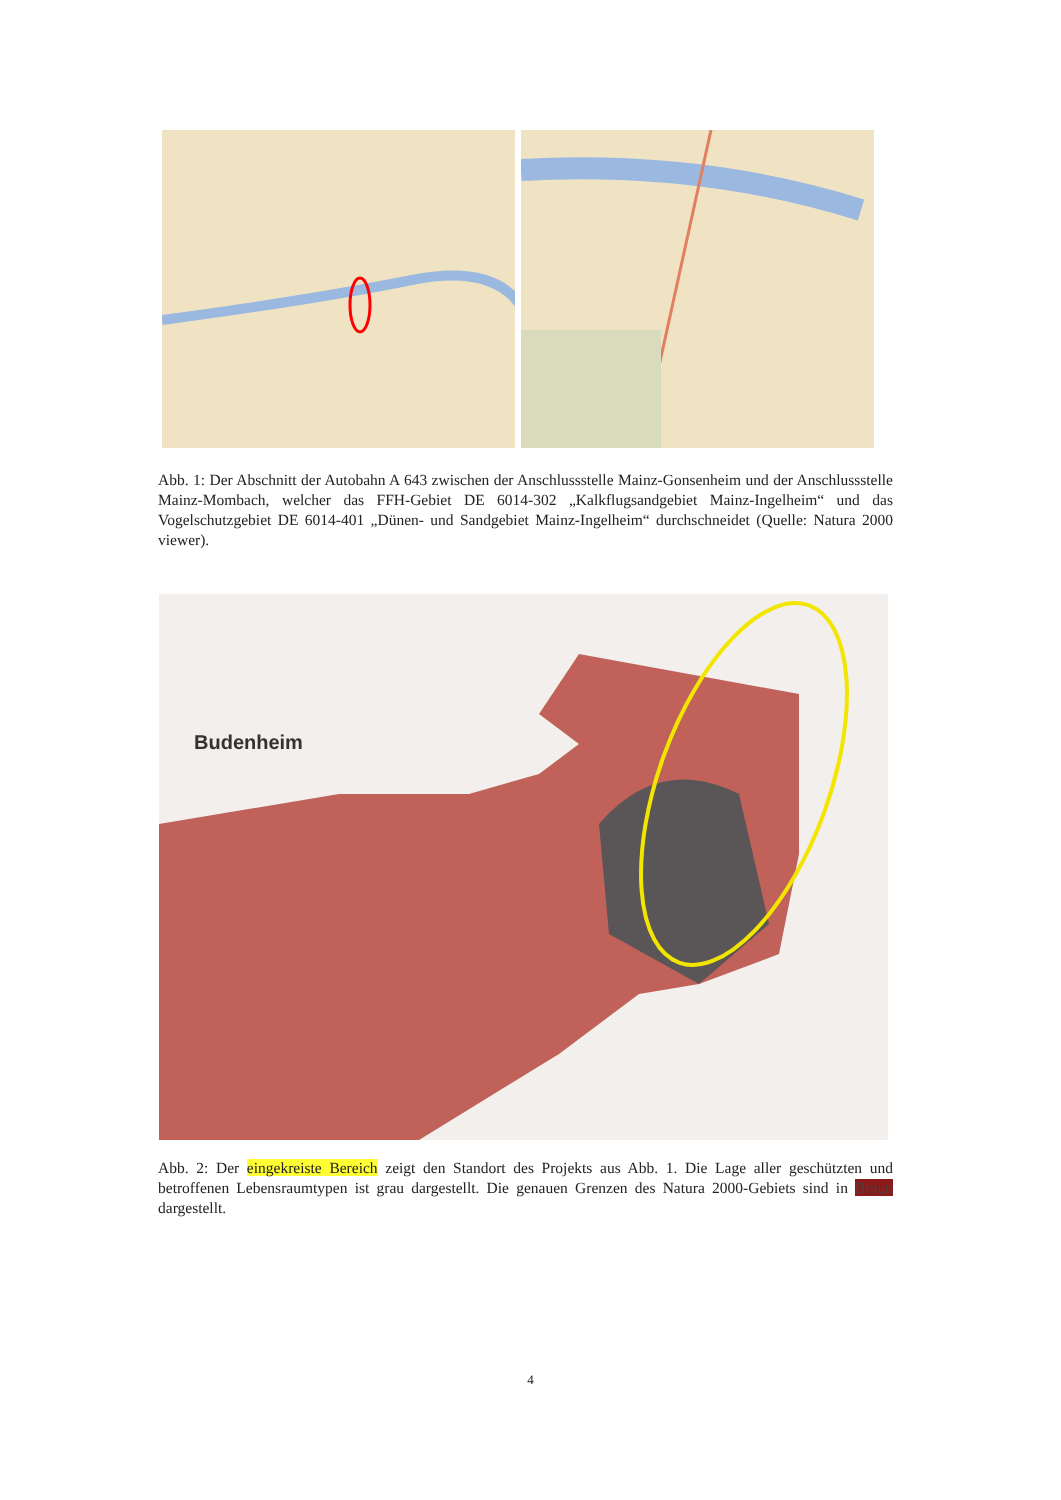Abb. 1: Der Abschnitt der Autobahn A 643 zwischen der Anschlussstelle Mainz-Gonsenheim und der Anschlussstelle Mainz-Mombach, welcher das FFH-Gebiet DE 6014-302 „Kalkflugsandgebiet Mainz-Ingelheim“ und das Vogelschutzgebiet DE 6014-401 „Dünen- und Sandgebiet Mainz-Ingelheim“ durchschneidet (Quelle: Natura 2000 viewer).
Budenheim
Abb. 2: Der eingekreiste Bereich zeigt den Standort des Projekts aus Abb. 1. Die Lage aller geschützten und betroffenen Lebensraumtypen ist grau dargestellt. Die genauen Grenzen des Natura 2000-Gebiets sind in Braun dargestellt.
4